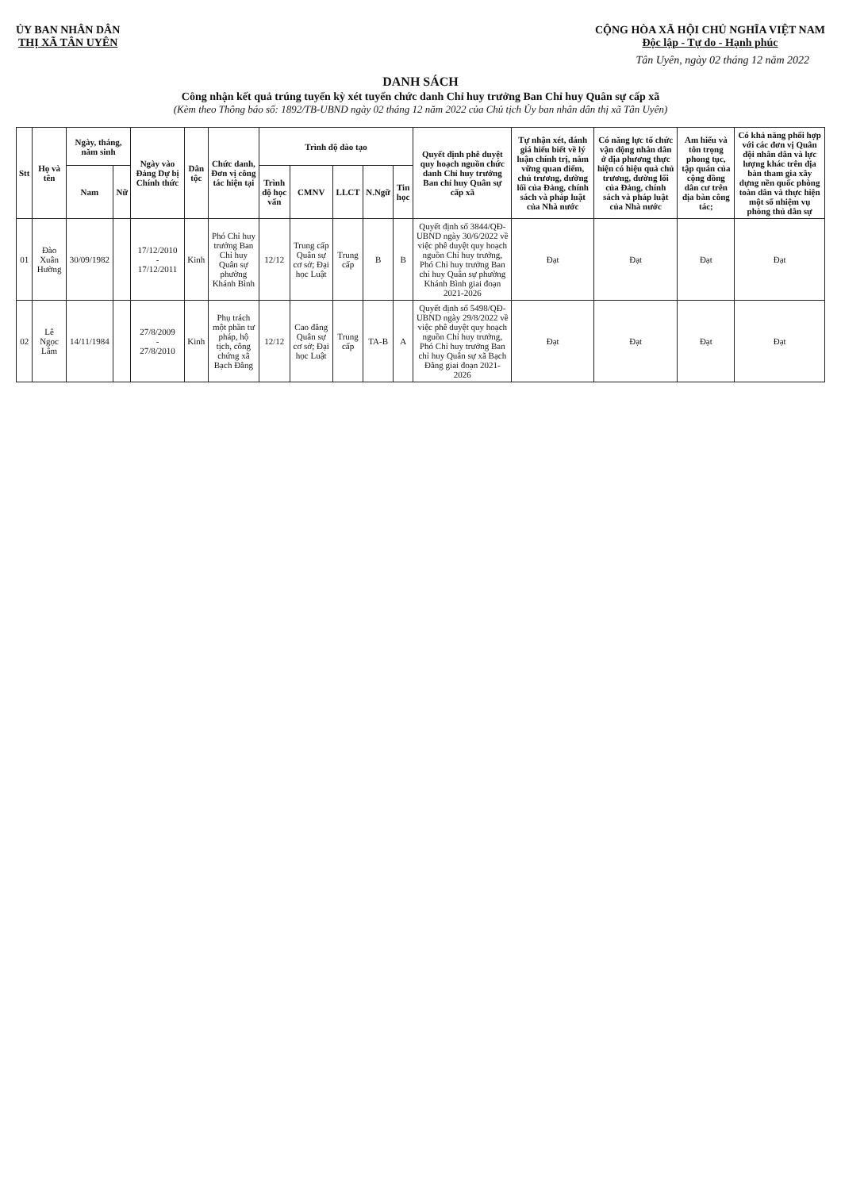ỦY BAN NHÂN DÂN
THỊ XÃ TÂN UYÊN
CỘNG HÒA XÃ HỘI CHỦ NGHĨA VIỆT NAM
Độc lập - Tự do - Hạnh phúc
Tân Uyên, ngày 02 tháng 12 năm 2022
DANH SÁCH
Công nhận kết quả trúng tuyển kỳ xét tuyển chức danh Chỉ huy trưởng Ban Chỉ huy Quân sự cấp xã
(Kèm theo Thông báo số: 1892/TB-UBND ngày 02 tháng 12 năm 2022 của Chủ tịch Ủy ban nhân dân thị xã Tân Uyên)
| Stt | Họ và tên | Ngày, tháng, năm sinh | | Ngày vào Đảng Dự bị Chính thức | Dân tộc | Chức danh, Đơn vị công tác hiện tại | Trình độ đào tạo | | | | | Quyết định phê duyệt quy hoạch nguồn chức danh Chỉ huy trưởng Ban chỉ huy Quân sự cấp xã | Tự nhận xét, đánh giá hiểu biết về lý luận chính trị, nắm vững quan điểm, chủ trương, đường lối của Đảng, chính sách và pháp luật của Nhà nước | Có năng lực tổ chức vận động nhân dân ở địa phương thực hiện có hiệu quả chủ trương, đường lối của Đảng, chính sách và pháp luật của Nhà nước | Am hiểu và tôn trọng phong tục, tập quán của cộng đồng dân cư trên địa bàn công tác; | Có khả năng phối hợp với các đơn vị Quân đội nhân dân và lực lượng khác trên địa bàn tham gia xây dựng nền quốc phòng toàn dân và thực hiện một số nhiệm vụ phòng thủ dân sự |
| --- | --- | --- | --- | --- | --- | --- | --- | --- | --- | --- | --- | --- | --- | --- | --- | --- |
| | | Nam | Nữ | | | | Trình độ học vấn | CMNV | LLCT | N.Ngữ | Tin học | | | | | |
| 01 | Đào Xuân Hường | 30/09/1982 | | 17/12/2010 - 17/12/2011 | Kinh | Phó Chỉ huy trưởng Ban Chỉ huy Quân sự phường Khánh Bình | 12/12 | Trung cấp Quân sự cơ sở; Đại học Luật | Trung cấp | B | B | Quyết định số 3844/QĐ-UBND ngày 30/6/2022 về việc phê duyệt quy hoạch nguồn Chỉ huy trưởng, Phó Chỉ huy trưởng Ban chỉ huy Quân sự phường Khánh Bình giai đoạn 2021-2026 | Đạt | Đạt | Đạt | Đạt |
| 02 | Lê Ngọc Lâm | 14/11/1984 | | 27/8/2009 - 27/8/2010 | Kinh | Phụ trách một phần tư pháp, hộ tịch, công chứng xã Bạch Đằng | 12/12 | Cao đẳng Quân sự cơ sở; Đại học Luật | Trung cấp | TA-B | A | Quyết định số 5498/QĐ-UBND ngày 29/8/2022 về việc phê duyệt quy hoạch nguồn Chỉ huy trưởng, Phó Chỉ huy trưởng Ban chỉ huy Quân sự xã Bạch Đằng giai đoạn 2021-2026 | Đạt | Đạt | Đạt | Đạt |